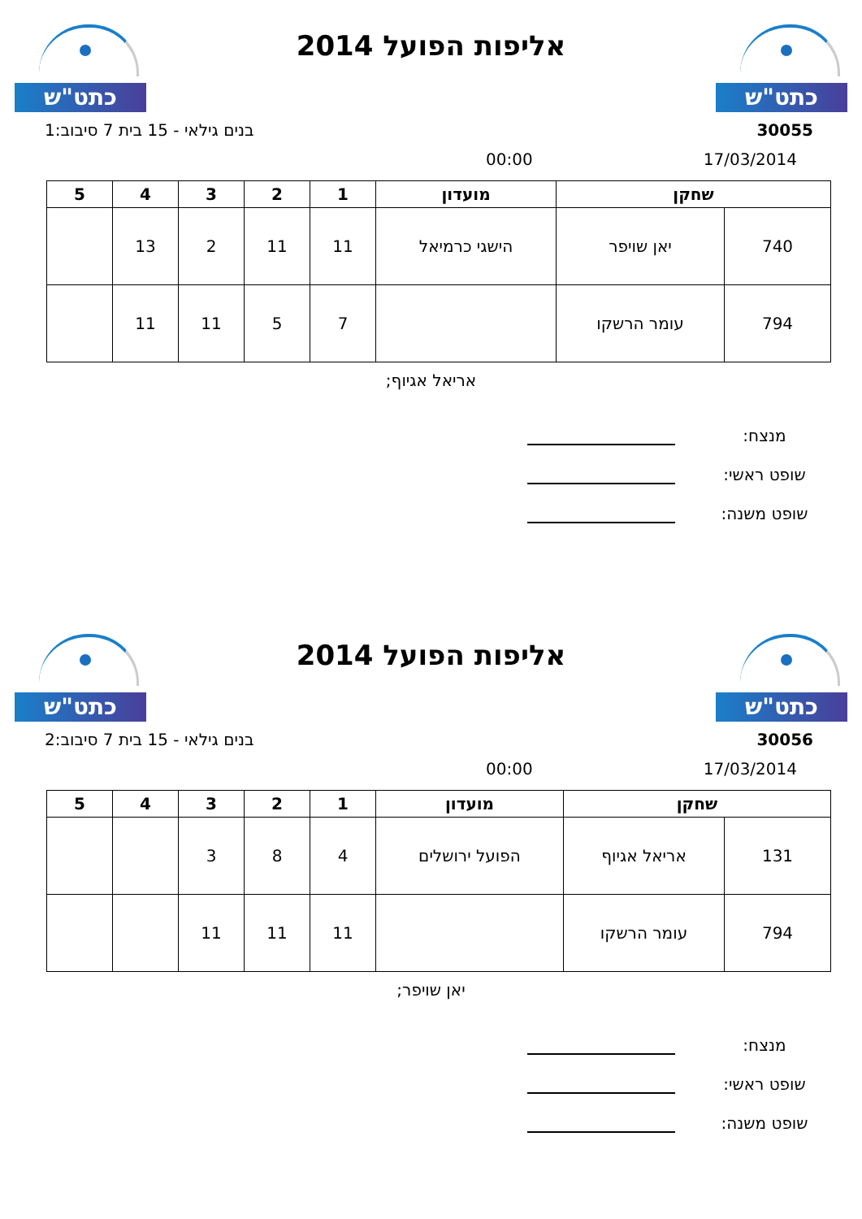כתט"ש
אליפות הפועל 2014
כתט"ש
30055 בנים גילאי - 15 בית 7 סיבוב:1
17/03/2014 00:00
| שחקן | | מועדון | 1 | 2 | 3 | 4 | 5 |
| --- | --- | --- | --- | --- | --- | --- | --- |
| 740 | יאן שויפר | הישגי כרמיאל | 11 | 11 | 2 | 13 | |
| 794 | עומר הרשקו | | 7 | 5 | 11 | 11 | |
אריאל אגיוף;
מנצח:
שופט ראשי:
שופט משנה:
כתט"ש
אליפות הפועל 2014
כתט"ש
30056 בנים גילאי - 15 בית 7 סיבוב:2
17/03/2014 00:00
| שחקן | | מועדון | 1 | 2 | 3 | 4 | 5 |
| --- | --- | --- | --- | --- | --- | --- | --- |
| 131 | אריאל אגיוף | הפועל ירושלים | 4 | 8 | 3 | | |
| 794 | עומר הרשקו | | 11 | 11 | 11 | | |
יאן שויפר;
מנצח:
שופט ראשי:
שופט משנה: